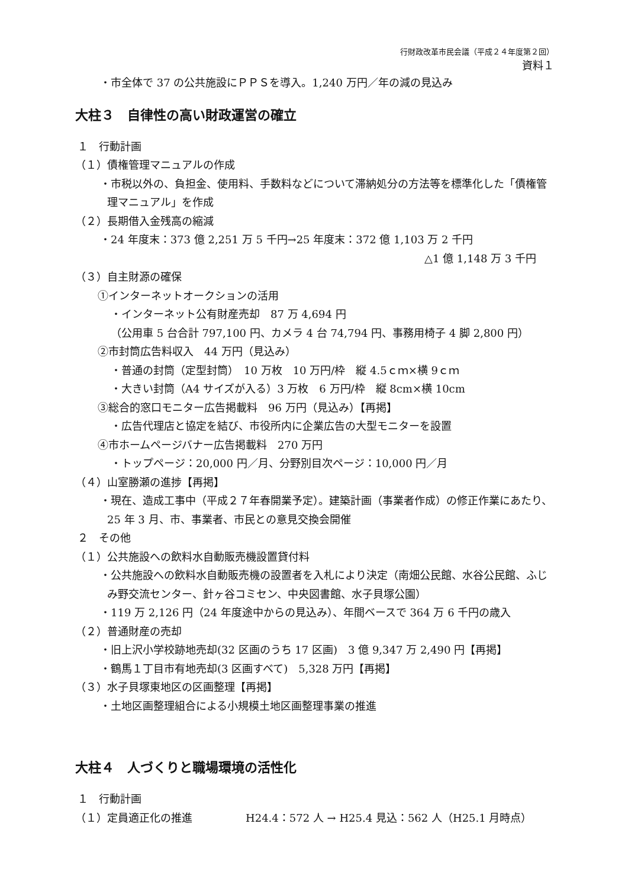行財政改革市民会議（平成２４年度第２回）
資料１
・市全体で 37 の公共施設にＰＰＳを導入。1,240 万円／年の減の見込み
大柱３　自律性の高い財政運営の確立
１　行動計画
（１）債権管理マニュアルの作成
・市税以外の、負担金、使用料、手数料などについて滞納処分の方法等を標準化した「債権管理マニュアル」を作成
（２）長期借入金残高の縮減
・24 年度末：373 億 2,251 万 5 千円→25 年度末：372 億 1,103 万 2 千円
△1 億 1,148 万 3 千円
（３）自主財源の確保
①インターネットオークションの活用
・インターネット公有財産売却　87 万 4,694 円
（公用車 5 台合計 797,100 円、カメラ 4 台 74,794 円、事務用椅子 4 脚 2,800 円）
②市封筒広告料収入　44 万円（見込み）
・普通の封筒（定型封筒）　10 万枚　10 万円/枠　縦 4.5ｃｍ×横 9ｃｍ
・大きい封筒（A4 サイズが入る）3 万枚　6 万円/枠　縦 8cm×横 10cm
③総合的窓口モニター広告掲載料　96 万円（見込み）【再掲】
・広告代理店と協定を結び、市役所内に企業広告の大型モニターを設置
④市ホームページバナー広告掲載料　270 万円
・トップページ：20,000 円／月、分野別目次ページ：10,000 円／月
（４）山室勝瀬の進捗【再掲】
・現在、造成工事中（平成２７年春開業予定）。建築計画（事業者作成）の修正作業にあたり、25 年 3 月、市、事業者、市民との意見交換会開催
２　その他
（１）公共施設への飲料水自動販売機設置貸付料
・公共施設への飲料水自動販売機の設置者を入札により決定（南畑公民館、水谷公民館、ふじみ野交流センター、針ヶ谷コミセン、中央図書館、水子貝塚公園）
・119 万 2,126 円（24 年度途中からの見込み）、年間ベースで 364 万 6 千円の歳入
（２）普通財産の売却
・旧上沢小学校跡地売却(32 区画のうち 17 区画)　3 億 9,347 万 2,490 円【再掲】
・鶴馬１丁目市有地売却(3 区画すべて)　5,328 万円【再掲】
（３）水子貝塚東地区の区画整理【再掲】
・土地区画整理組合による小規模土地区画整理事業の推進
大柱４　人づくりと職場環境の活性化
１　行動計画
（１）定員適正化の推進　　　　　H24.4：572 人 → H25.4 見込：562 人（H25.1 月時点）